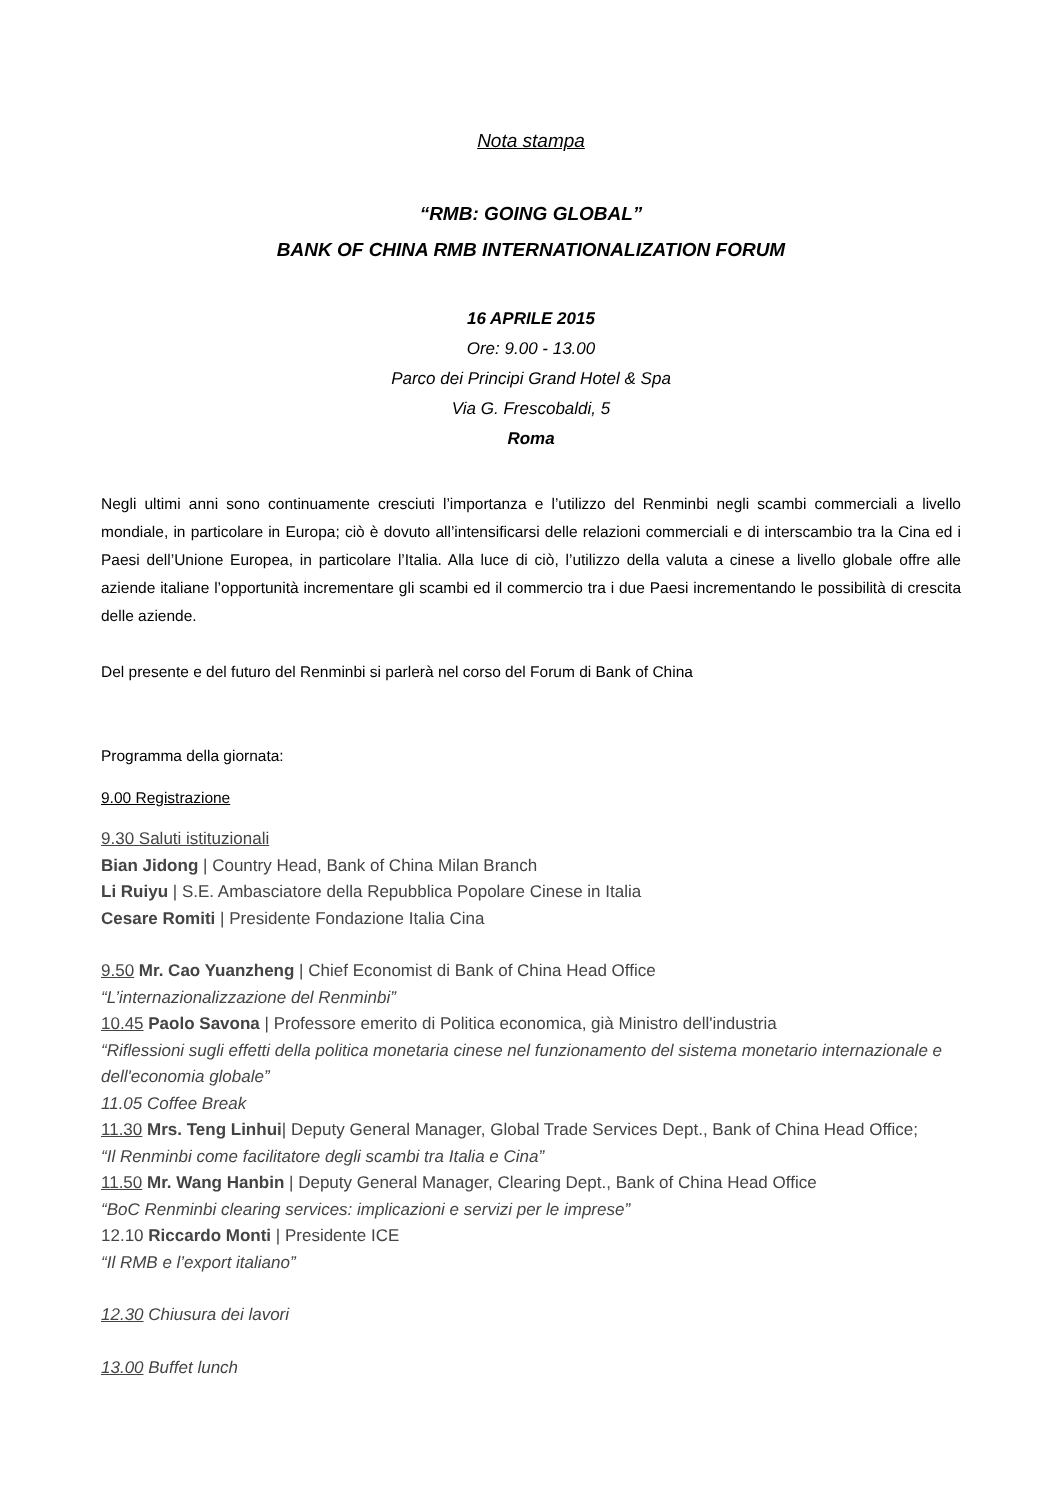Nota stampa
“RMB: GOING GLOBAL”
BANK OF CHINA RMB INTERNATIONALIZATION FORUM
16 APRILE 2015
Ore: 9.00 - 13.00
Parco dei Principi Grand Hotel & Spa
Via G. Frescobaldi, 5
Roma
Negli ultimi anni sono continuamente cresciuti l’importanza e l’utilizzo del Renminbi negli scambi commerciali a livello mondiale, in particolare in Europa; ciò è dovuto all’intensificarsi delle relazioni commerciali e di interscambio tra la Cina ed i Paesi dell’Unione Europea, in particolare l’Italia. Alla luce di ciò, l’utilizzo della valuta a cinese a livello globale offre alle aziende italiane l’opportunità incrementare gli scambi ed il commercio tra i due Paesi incrementando le possibilità di crescita delle aziende.
Del presente e del futuro del Renminbi si parlerà nel corso del Forum di Bank of China
Programma della giornata:
9.00 Registrazione
9.30 Saluti istituzionali
Bian Jidong | Country Head, Bank of China Milan Branch
Li Ruiyu | S.E. Ambasciatore della Repubblica Popolare Cinese in Italia
Cesare Romiti | Presidente Fondazione Italia Cina
9.50 Mr. Cao Yuanzheng | Chief Economist di Bank of China Head Office
“L’internazionalizzazione del Renminbi”
10.45 Paolo Savona | Professore emerito di Politica economica, già Ministro dell'industria
“Riflessioni sugli effetti della politica monetaria cinese nel funzionamento del sistema monetario internazionale e dell'economia globale”
11.05 Coffee Break
11.30 Mrs. Teng Linhui| Deputy General Manager, Global Trade Services Dept., Bank of China Head Office;
“Il Renminbi come facilitatore degli scambi tra Italia e Cina”
11.50 Mr. Wang Hanbin | Deputy General Manager, Clearing Dept., Bank of China Head Office
“BoC Renminbi clearing services: implicazioni e servizi per le imprese”
12.10 Riccardo Monti | Presidente ICE
“Il RMB e l’export italiano”
12.30 Chiusura dei lavori
13.00 Buffet lunch